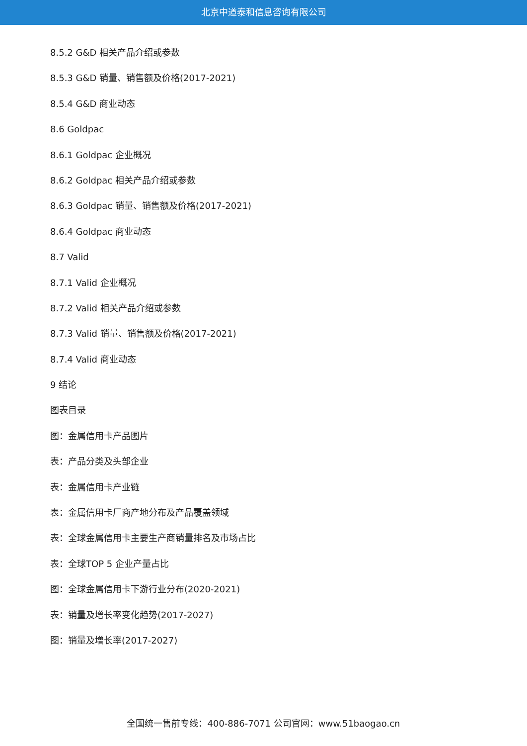北京中道泰和信息咨询有限公司
8.5.2 G&D 相关产品介绍或参数
8.5.3 G&D 销量、销售额及价格(2017-2021)
8.5.4 G&D 商业动态
8.6 Goldpac
8.6.1 Goldpac 企业概况
8.6.2 Goldpac 相关产品介绍或参数
8.6.3 Goldpac 销量、销售额及价格(2017-2021)
8.6.4 Goldpac 商业动态
8.7 Valid
8.7.1 Valid 企业概况
8.7.2 Valid 相关产品介绍或参数
8.7.3 Valid 销量、销售额及价格(2017-2021)
8.7.4 Valid 商业动态
9 结论
图表目录
图：金属信用卡产品图片
表：产品分类及头部企业
表：金属信用卡产业链
表：金属信用卡厂商产地分布及产品覆盖领域
表：全球金属信用卡主要生产商销量排名及市场占比
表：全球TOP 5 企业产量占比
图：全球金属信用卡下游行业分布(2020-2021)
表：销量及增长率变化趋势(2017-2027)
图：销量及增长率(2017-2027)
全国统一售前专线：400-886-7071 公司官网：www.51baogao.cn